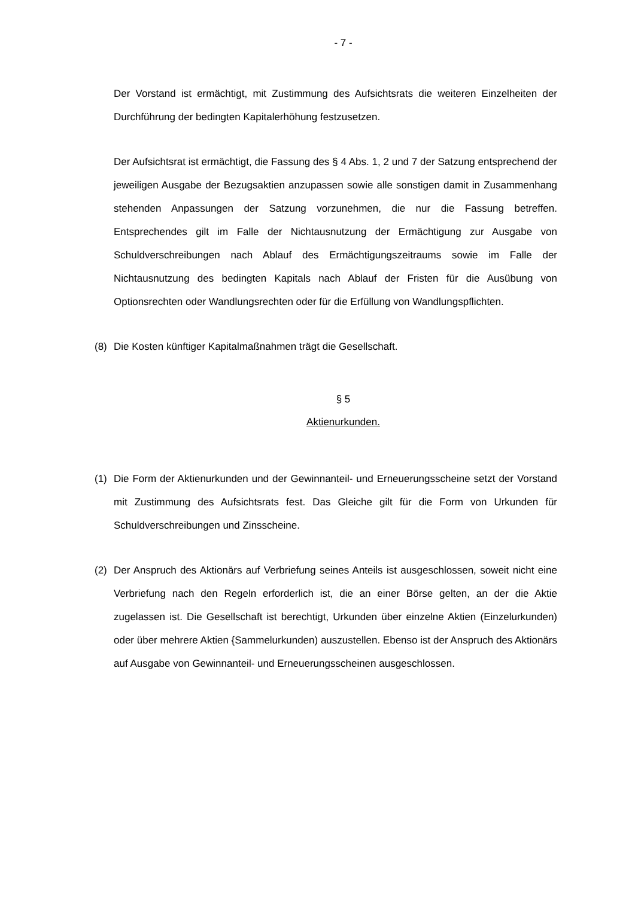- 7 -
Der Vorstand ist ermächtigt, mit Zustimmung des Aufsichtsrats die weiteren Einzelheiten der Durchführung der bedingten Kapitalerhöhung festzusetzen.
Der Aufsichtsrat ist ermächtigt, die Fassung des § 4 Abs. 1, 2 und 7 der Satzung entsprechend der jeweiligen Ausgabe der Bezugsaktien anzupassen sowie alle sonstigen damit in Zusammenhang stehenden Anpassungen der Satzung vorzunehmen, die nur die Fassung betreffen. Entsprechendes gilt im Falle der Nichtausnutzung der Ermächtigung zur Ausgabe von Schuldverschreibungen nach Ablauf des Ermächtigungszeitraums sowie im Falle der Nichtausnutzung des bedingten Kapitals nach Ablauf der Fristen für die Ausübung von Optionsrechten oder Wandlungsrechten oder für die Erfüllung von Wandlungspflichten.
(8) Die Kosten künftiger Kapitalmaßnahmen trägt die Gesellschaft.
§ 5
Aktienurkunden.
(1) Die Form der Aktienurkunden und der Gewinnanteil- und Erneuerungsscheine setzt der Vorstand mit Zustimmung des Aufsichtsrats fest. Das Gleiche gilt für die Form von Urkunden für Schuldverschreibungen und Zinsscheine.
(2) Der Anspruch des Aktionärs auf Verbriefung seines Anteils ist ausgeschlossen, soweit nicht eine Verbriefung nach den Regeln erforderlich ist, die an einer Börse gelten, an der die Aktie zugelassen ist. Die Gesellschaft ist berechtigt, Urkunden über einzelne Aktien (Einzelurkunden) oder über mehrere Aktien {Sammelurkunden) auszustellen. Ebenso ist der Anspruch des Aktionärs auf Ausgabe von Gewinnanteil- und Erneuerungsscheinen ausgeschlossen.